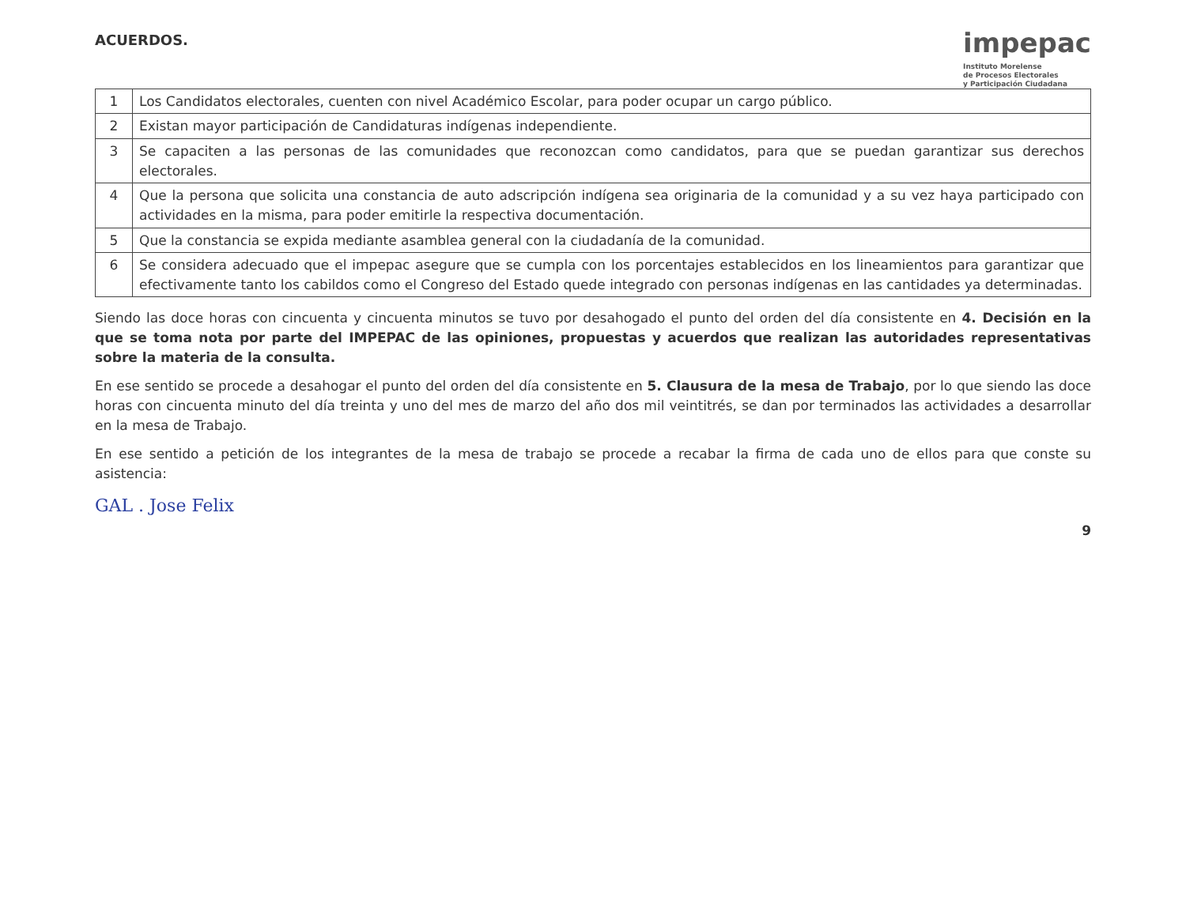ACUERDOS.
impepac
Instituto Morelense
de Procesos Electorales
y Participación Ciudadana
| 1 | Los Candidatos electorales, cuenten con nivel Académico Escolar, para poder ocupar un cargo público. |
| 2 | Existan mayor participación de Candidaturas indígenas independiente. |
| 3 | Se capaciten a las personas de las comunidades que reconozcan como candidatos, para que se puedan garantizar sus derechos electorales. |
| 4 | Que la persona que solicita una constancia de auto adscripción indígena sea originaria de la comunidad y a su vez haya participado con actividades en la misma, para poder emitirle la respectiva documentación. |
| 5 | Que la constancia se expida mediante asamblea general con la ciudadanía de la comunidad. |
| 6 | Se considera adecuado que el impepac asegure que se cumpla con los porcentajes establecidos en los lineamientos para garantizar que efectivamente tanto los cabildos como el Congreso del Estado quede integrado con personas indígenas en las cantidades ya determinadas. |
Siendo las doce horas con cincuenta y cincuenta minutos se tuvo por desahogado el punto del orden del día consistente en 4. Decisión en la que se toma nota por parte del IMPEPAC de las opiniones, propuestas y acuerdos que realizan las autoridades representativas sobre la materia de la consulta.
En ese sentido se procede a desahogar el punto del orden del día consistente en 5. Clausura de la mesa de Trabajo, por lo que siendo las doce horas con cincuenta minuto del día treinta y uno del mes de marzo del año dos mil veintitrés, se dan por terminados las actividades a desarrollar en la mesa de Trabajo.
En ese sentido a petición de los integrantes de la mesa de trabajo se procede a recabar la firma de cada uno de ellos para que conste su asistencia:
GAL . Jose Felix
9